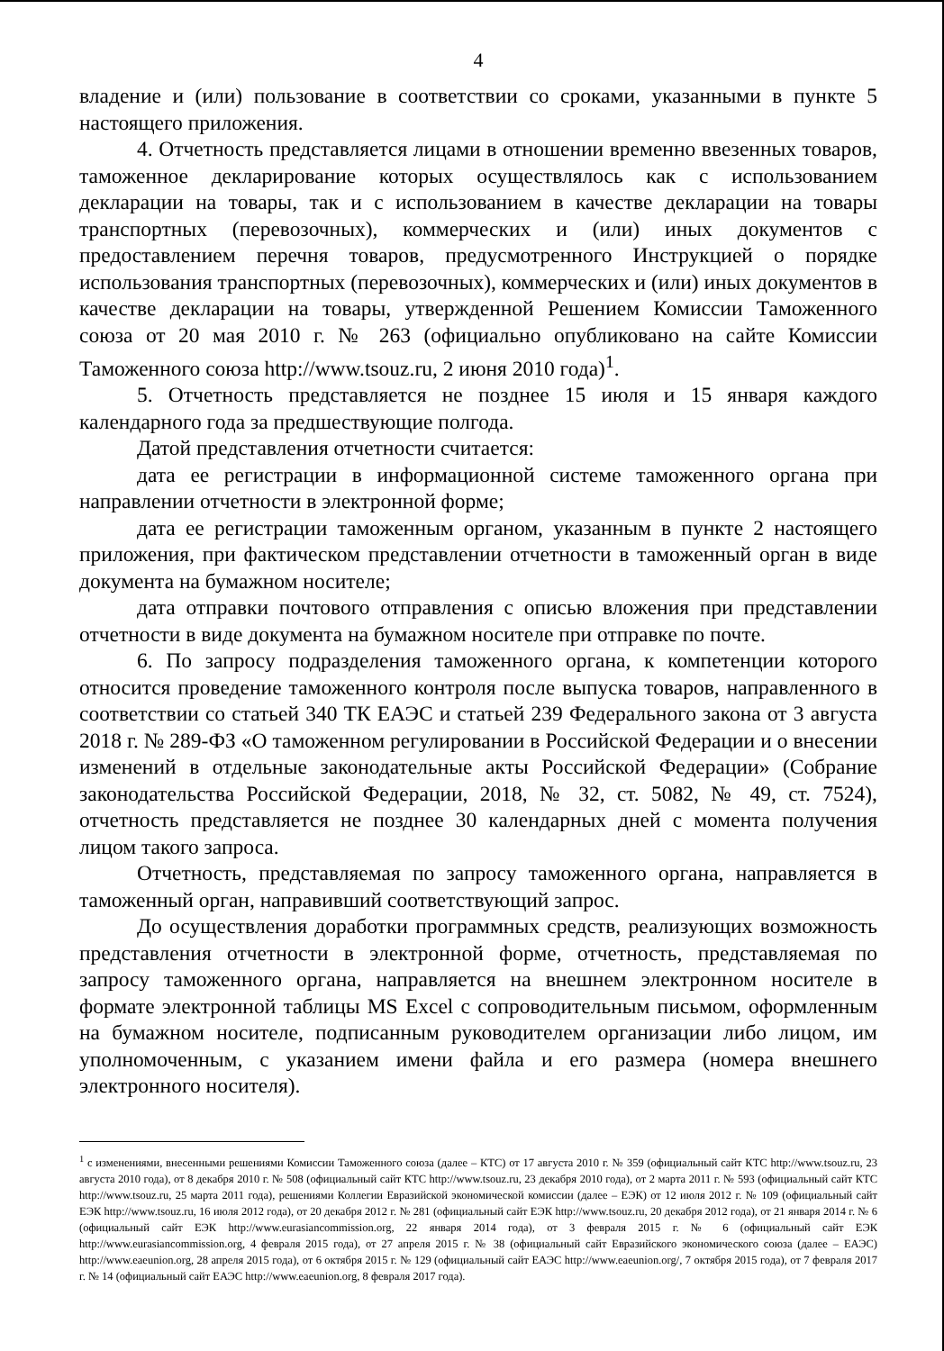4
владение и (или) пользование в соответствии со сроками, указанными в пункте 5 настоящего приложения.
4. Отчетность представляется лицами в отношении временно ввезенных товаров, таможенное декларирование которых осуществлялось как с использованием декларации на товары, так и с использованием в качестве декларации на товары транспортных (перевозочных), коммерческих и (или) иных документов с предоставлением перечня товаров, предусмотренного Инструкцией о порядке использования транспортных (перевозочных), коммерческих и (или) иных документов в качестве декларации на товары, утвержденной Решением Комиссии Таможенного союза от 20 мая 2010 г. № 263 (официально опубликовано на сайте Комиссии Таможенного союза http://www.tsouz.ru, 2 июня 2010 года)<sup>1</sup>.
5. Отчетность представляется не позднее 15 июля и 15 января каждого календарного года за предшествующие полгода.
Датой представления отчетности считается:
дата ее регистрации в информационной системе таможенного органа при направлении отчетности в электронной форме;
дата ее регистрации таможенным органом, указанным в пункте 2 настоящего приложения, при фактическом представлении отчетности в таможенный орган в виде документа на бумажном носителе;
дата отправки почтового отправления с описью вложения при представлении отчетности в виде документа на бумажном носителе при отправке по почте.
6. По запросу подразделения таможенного органа, к компетенции которого относится проведение таможенного контроля после выпуска товаров, направленного в соответствии со статьей 340 ТК ЕАЭС и статьей 239 Федерального закона от 3 августа 2018 г. № 289-ФЗ «О таможенном регулировании в Российской Федерации и о внесении изменений в отдельные законодательные акты Российской Федерации» (Собрание законодательства Российской Федерации, 2018, № 32, ст. 5082, № 49, ст. 7524), отчетность представляется не позднее 30 календарных дней с момента получения лицом такого запроса.
Отчетность, представляемая по запросу таможенного органа, направляется в таможенный орган, направивший соответствующий запрос.
До осуществления доработки программных средств, реализующих возможность представления отчетности в электронной форме, отчетность, представляемая по запросу таможенного органа, направляется на внешнем электронном носителе в формате электронной таблицы MS Excel с сопроводительным письмом, оформленным на бумажном носителе, подписанным руководителем организации либо лицом, им уполномоченным, с указанием имени файла и его размера (номера внешнего электронного носителя).
<sup>1</sup> с изменениями, внесенными решениями Комиссии Таможенного союза (далее – КТС) от 17 августа 2010 г. № 359 (официальный сайт КТС http://www.tsouz.ru, 23 августа 2010 года), от 8 декабря 2010 г. № 508 (официальный сайт КТС http://www.tsouz.ru, 23 декабря 2010 года), от 2 марта 2011 г. № 593 (официальный сайт КТС http://www.tsouz.ru, 25 марта 2011 года), решениями Коллегии Евразийской экономической комиссии (далее – ЕЭК) от 12 июля 2012 г. № 109 (официальный сайт ЕЭК http://www.tsouz.ru, 16 июля 2012 года), от 20 декабря 2012 г. № 281 (официальный сайт ЕЭК http://www.tsouz.ru, 20 декабря 2012 года), от 21 января 2014 г. № 6 (официальный сайт ЕЭК http://www.eurasiancommission.org, 22 января 2014 года), от 3 февраля 2015 г. № 6 (официальный сайт ЕЭК http://www.eurasiancommission.org, 4 февраля 2015 года), от 27 апреля 2015 г. № 38 (официальный сайт Евразийского экономического союза (далее – ЕАЭС) http://www.eaeunion.org, 28 апреля 2015 года), от 6 октября 2015 г. № 129 (официальный сайт ЕАЭС http://www.eaeunion.org/, 7 октября 2015 года), от 7 февраля 2017 г. № 14 (официальный сайт ЕАЭС http://www.eaeunion.org, 8 февраля 2017 года).